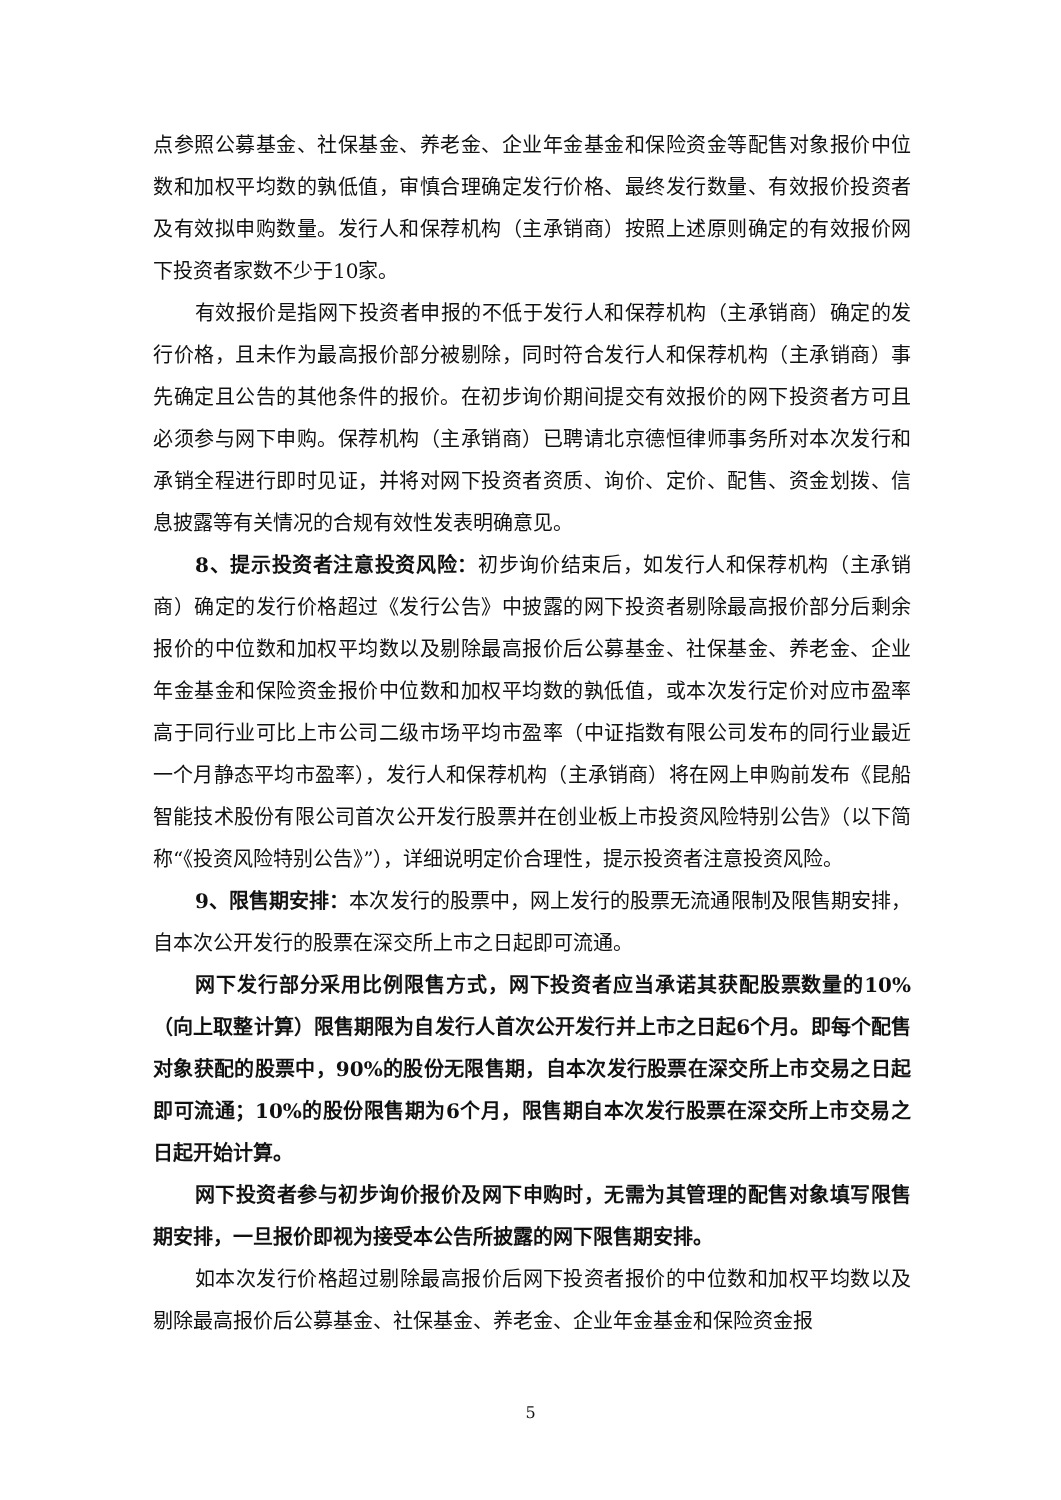点参照公募基金、社保基金、养老金、企业年金基金和保险资金等配售对象报价中位数和加权平均数的孰低值，审慎合理确定发行价格、最终发行数量、有效报价投资者及有效拟申购数量。发行人和保荐机构（主承销商）按照上述原则确定的有效报价网下投资者家数不少于10家。
有效报价是指网下投资者申报的不低于发行人和保荐机构（主承销商）确定的发行价格，且未作为最高报价部分被剔除，同时符合发行人和保荐机构（主承销商）事先确定且公告的其他条件的报价。在初步询价期间提交有效报价的网下投资者方可且必须参与网下申购。保荐机构（主承销商）已聘请北京德恒律师事务所对本次发行和承销全程进行即时见证，并将对网下投资者资质、询价、定价、配售、资金划拨、信息披露等有关情况的合规有效性发表明确意见。
8、提示投资者注意投资风险：初步询价结束后，如发行人和保荐机构（主承销商）确定的发行价格超过《发行公告》中披露的网下投资者剔除最高报价部分后剩余报价的中位数和加权平均数以及剔除最高报价后公募基金、社保基金、养老金、企业年金基金和保险资金报价中位数和加权平均数的孰低值，或本次发行定价对应市盈率高于同行业可比上市公司二级市场平均市盈率（中证指数有限公司发布的同行业最近一个月静态平均市盈率），发行人和保荐机构（主承销商）将在网上申购前发布《昆船智能技术股份有限公司首次公开发行股票并在创业板上市投资风险特别公告》（以下简称“《投资风险特别公告》”），详细说明定价合理性，提示投资者注意投资风险。
9、限售期安排：本次发行的股票中，网上发行的股票无流通限制及限售期安排，自本次公开发行的股票在深交所上市之日起即可流通。
网下发行部分采用比例限售方式，网下投资者应当承诺其获配股票数量的10%（向上取整计算）限售期限为自发行人首次公开发行并上市之日起6个月。即每个配售对象获配的股票中，90%的股份无限售期，自本次发行股票在深交所上市交易之日起即可流通；10%的股份限售期为6个月，限售期自本次发行股票在深交所上市交易之日起开始计算。
网下投资者参与初步询价报价及网下申购时，无需为其管理的配售对象填写限售期安排，一旦报价即视为接受本公告所披露的网下限售期安排。
如本次发行价格超过剔除最高报价后网下投资者报价的中位数和加权平均数以及剔除最高报价后公募基金、社保基金、养老金、企业年金基金和保险资金报
5